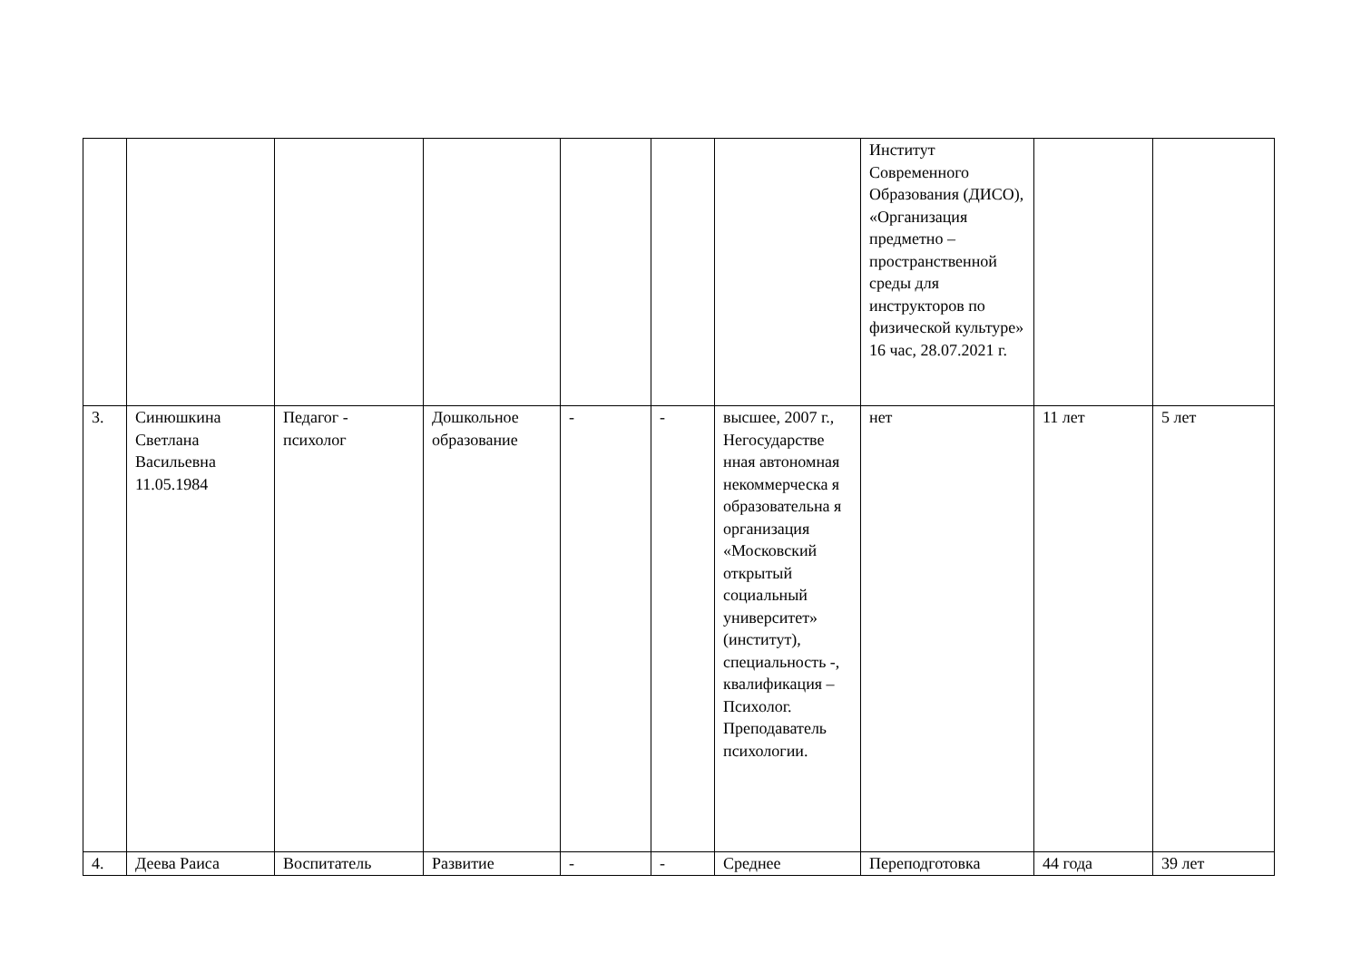| | | | | | | | Институт Современного Образования (ДИСО), «Организация предметно – пространственной среды для инструкторов по физической культуре» 16 час, 28.07.2021 г. | | |
| 3. | Синюшкина Светлана Васильевна 11.05.1984 | Педагог - психолог | Дошкольное образование | - | - | высшее, 2007 г., Негосударстве нная автономная некоммерческа я образовательна я организация «Московский открытый социальный университет» (институт), специальность -, квалификация –Психолог. Преподаватель психологии. | нет | 11 лет | 5 лет |
| 4. | Деева Раиса | Воспитатель | Развитие | - | - | Среднее | Переподготовка | 44 года | 39 лет |